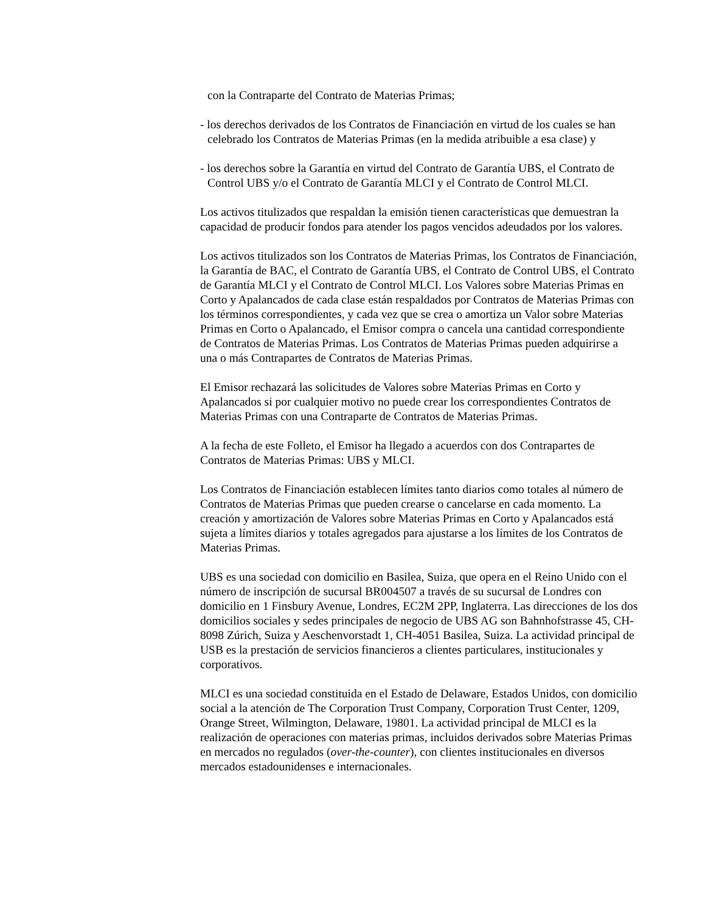con la Contraparte del Contrato de Materias Primas;
- los derechos derivados de los Contratos de Financiación en virtud de los cuales se han celebrado los Contratos de Materias Primas (en la medida atribuible a esa clase) y
- los derechos sobre la Garantía en virtud del Contrato de Garantía UBS, el Contrato de Control UBS y/o el Contrato de Garantía MLCI y el Contrato de Control MLCI.
Los activos titulizados que respaldan la emisión tienen características que demuestran la capacidad de producir fondos para atender los pagos vencidos adeudados por los valores.
Los activos titulizados son los Contratos de Materias Primas, los Contratos de Financiación, la Garantía de BAC, el Contrato de Garantía UBS, el Contrato de Control UBS, el Contrato de Garantía MLCI y el Contrato de Control MLCI. Los Valores sobre Materias Primas en Corto y Apalancados de cada clase están respaldados por Contratos de Materias Primas con los términos correspondientes, y cada vez que se crea o amortiza un Valor sobre Materias Primas en Corto o Apalancado, el Emisor compra o cancela una cantidad correspondiente de Contratos de Materias Primas. Los Contratos de Materias Primas pueden adquirirse a una o más Contrapartes de Contratos de Materias Primas.
El Emisor rechazará las solicitudes de Valores sobre Materias Primas en Corto y Apalancados si por cualquier motivo no puede crear los correspondientes Contratos de Materias Primas con una Contraparte de Contratos de Materias Primas.
A la fecha de este Folleto, el Emisor ha llegado a acuerdos con dos Contrapartes de Contratos de Materias Primas: UBS y MLCI.
Los Contratos de Financiación establecen límites tanto diarios como totales al número de Contratos de Materias Primas que pueden crearse o cancelarse en cada momento. La creación y amortización de Valores sobre Materias Primas en Corto y Apalancados está sujeta a límites diarios y totales agregados para ajustarse a los límites de los Contratos de Materias Primas.
UBS es una sociedad con domicilio en Basilea, Suiza, que opera en el Reino Unido con el número de inscripción de sucursal BR004507 a través de su sucursal de Londres con domicilio en 1 Finsbury Avenue, Londres, EC2M 2PP, Inglaterra. Las direcciones de los dos domicilios sociales y sedes principales de negocio de UBS AG son Bahnhofstrasse 45, CH-8098 Zúrich, Suiza y Aeschenvorstadt 1, CH-4051 Basilea, Suiza. La actividad principal de USB es la prestación de servicios financieros a clientes particulares, institucionales y corporativos.
MLCI es una sociedad constituida en el Estado de Delaware, Estados Unidos, con domicilio social a la atención de The Corporation Trust Company, Corporation Trust Center, 1209, Orange Street, Wilmington, Delaware, 19801. La actividad principal de MLCI es la realización de operaciones con materias primas, incluidos derivados sobre Materias Primas en mercados no regulados (over-the-counter), con clientes institucionales en diversos mercados estadounidenses e internacionales.